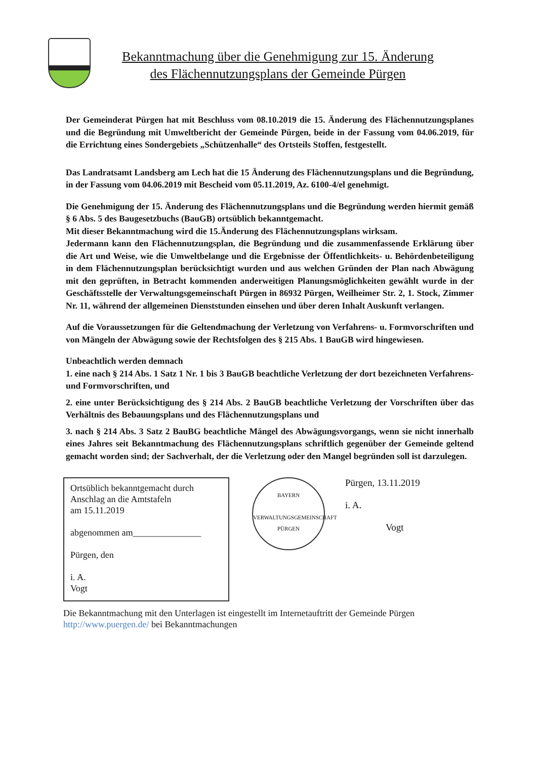Bekanntmachung über die Genehmigung zur 15. Änderung
des Flächennutzungsplans der Gemeinde Pürgen
Der Gemeinderat Pürgen hat mit Beschluss vom 08.10.2019 die 15. Änderung des Flächennutzungsplanes und die Begründung mit Umweltbericht der Gemeinde Pürgen, beide in der Fassung vom 04.06.2019, für die Errichtung eines Sondergebiets „Schützenhalle“ des Ortsteils Stoffen, festgestellt.
Das Landratsamt Landsberg am Lech hat die 15 Änderung des Flächennutzungsplans und die Begründung, in der Fassung vom 04.06.2019 mit Bescheid vom 05.11.2019, Az. 6100-4/el genehmigt.
Die Genehmigung der 15. Änderung des Flächennutzungsplans und die Begründung werden hiermit gemäß § 6 Abs. 5 des Baugesetzbuchs (BauGB) ortsüblich bekanntgemacht.
Mit dieser Bekanntmachung wird die 15.Änderung des Flächennutzungsplans wirksam.
Jedermann kann den Flächennutzungsplan, die Begründung und die zusammenfassende Erklärung über die Art und Weise, wie die Umweltbelange und die Ergebnisse der Öffentlichkeits- u. Behördenbeteiligung in dem Flächennutzungsplan berücksichtigt wurden und aus welchen Gründen der Plan nach Abwägung mit den geprüften, in Betracht kommenden anderweitigen Planungsmöglichkeiten gewählt wurde in der Geschäftsstelle der Verwaltungsgemeinschaft Pürgen in 86932 Pürgen, Weilheimer Str. 2, 1. Stock, Zimmer Nr. 11, während der allgemeinen Dienststunden einsehen und über deren Inhalt Auskunft verlangen.
Auf die Voraussetzungen für die Geltendmachung der Verletzung von Verfahrens- u. Formvorschriften und von Mängeln der Abwägung sowie der Rechtsfolgen des § 215 Abs. 1 BauGB wird hingewiesen.
Unbeachtlich werden demnach
1. eine nach § 214 Abs. 1 Satz 1 Nr. 1 bis 3 BauGB beachtliche Verletzung der dort bezeichneten Verfahrens- und Formvorschriften, und
2. eine unter Berücksichtigung des § 214 Abs. 2 BauGB beachtliche Verletzung der Vorschriften über das Verhältnis des Bebauungsplans und des Flächennutzungsplans und
3. nach § 214 Abs. 3 Satz 2 BauBG beachtliche Mängel des Abwägungsvorgangs, wenn sie nicht innerhalb eines Jahres seit Bekanntmachung des Flächennutzungsplans schriftlich gegenüber der Gemeinde geltend gemacht worden sind; der Sachverhalt, der die Verletzung oder den Mangel begründen soll ist darzulegen.
Ortsüblich bekanntgemacht durch
Anschlag an die Amtstafeln
am 15.11.2019
abgenommen am_______________
Pürgen, den
i. A.
Vogt
BAYERN
VERWALTUNGSGEMEINSCHAFT PÜRGEN
Pürgen, 13.11.2019
i. A.
Vogt
Die Bekanntmachung mit den Unterlagen ist eingestellt im Internetauftritt der Gemeinde Pürgen
http://www.puergen.de/ bei Bekanntmachungen